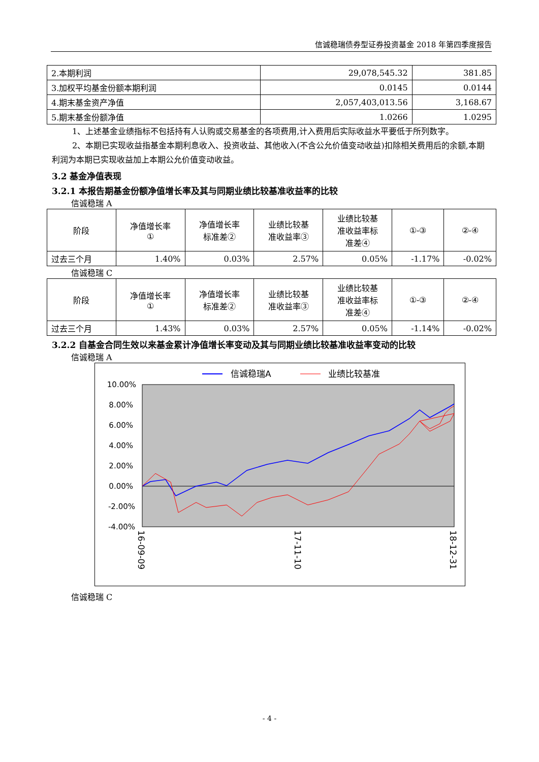信诚稳瑞债券型证券投资基金 2018 年第四季度报告
| 2.本期利润 | 29,078,545.32 | 381.85 |
| 3.加权平均基金份额本期利润 | 0.0145 | 0.0144 |
| 4.期末基金资产净值 | 2,057,403,013.56 | 3,168.67 |
| 5.期末基金份额净值 | 1.0266 | 1.0295 |
1、上述基金业绩指标不包括持有人认购或交易基金的各项费用,计入费用后实际收益水平要低于所列数字。
2、本期已实现收益指基金本期利息收入、投资收益、其他收入(不含公允价值变动收益)扣除相关费用后的余额,本期利润为本期已实现收益加上本期公允价值变动收益。
3.2 基金净值表现
3.2.1 本报告期基金份额净值增长率及其与同期业绩比较基准收益率的比较
信诚稳瑞 A
| 阶段 | 净值增长率 ① | 净值增长率 标准差② | 业绩比较基 准收益率③ | 业绩比较基 准收益率标 准差④ | ①-③ | ②-④ |
| --- | --- | --- | --- | --- | --- | --- |
| 过去三个月 | 1.40% | 0.03% | 2.57% | 0.05% | -1.17% | -0.02% |
信诚稳瑞 C
| 阶段 | 净值增长率 ① | 净值增长率 标准差② | 业绩比较基 准收益率③ | 业绩比较基 准收益率标 准差④ | ①-③ | ②-④ |
| --- | --- | --- | --- | --- | --- | --- |
| 过去三个月 | 1.43% | 0.03% | 2.57% | 0.05% | -1.14% | -0.02% |
3.2.2 自基金合同生效以来基金累计净值增长率变动及其与同期业绩比较基准收益率变动的比较
信诚稳瑞 A
信诚稳瑞A
业绩比较基准
10.00%
8.00%
6.00%
4.00%
2.00%
0.00%
-2.00%
-4.00%
16-09-09
17-11-10
18-12-31
信诚稳瑞 C
- 4 -